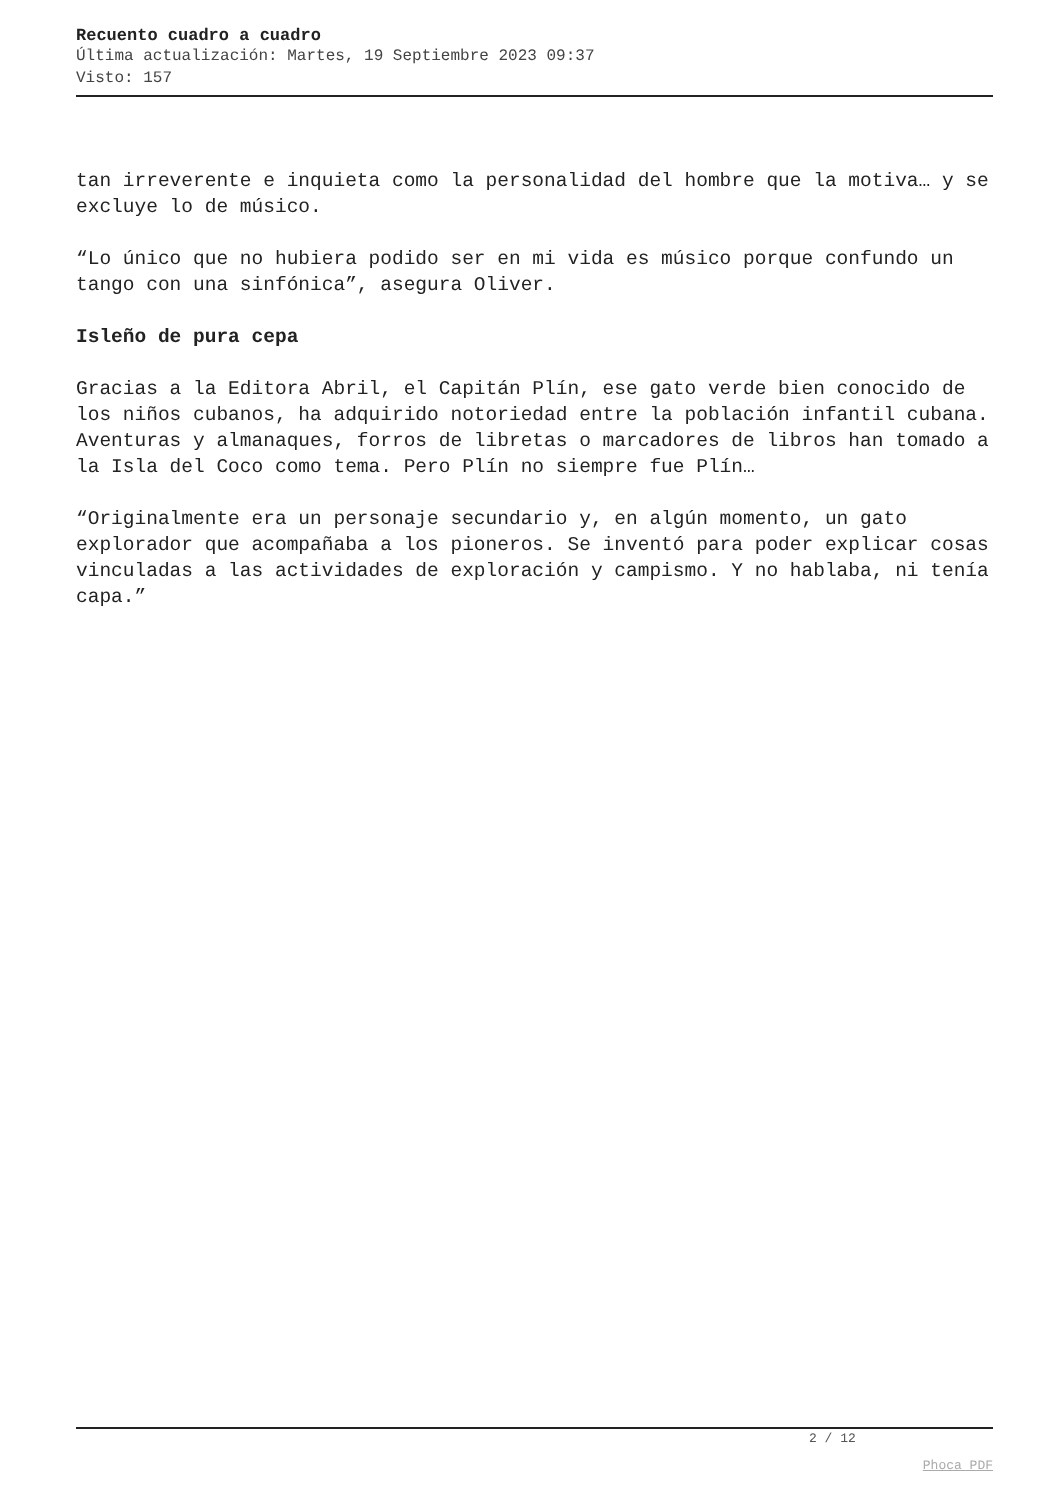Recuento cuadro a cuadro
Última actualización: Martes, 19 Septiembre 2023 09:37
Visto: 157
tan irreverente e inquieta como la personalidad del hombre que la motiva… y se excluye lo de músico.
“Lo único que no hubiera podido ser en mi vida es músico porque confundo un tango con una sinfónica”, asegura Oliver.
Isleño de pura cepa
Gracias a la Editora Abril, el Capitán Plín, ese gato verde bien conocido de los niños cubanos, ha adquirido notoriedad entre la población infantil cubana. Aventuras y almanaques, forros de libretas o marcadores de libros han tomado a la Isla del Coco como tema. Pero Plín no siempre fue Plín…
“Originalmente era un personaje secundario y, en algún momento, un gato explorador que acompañaba a los pioneros. Se inventó para poder explicar cosas vinculadas a las actividades de exploración y campismo. Y no hablaba, ni tenía capa.”
2 / 12
Phoca PDF